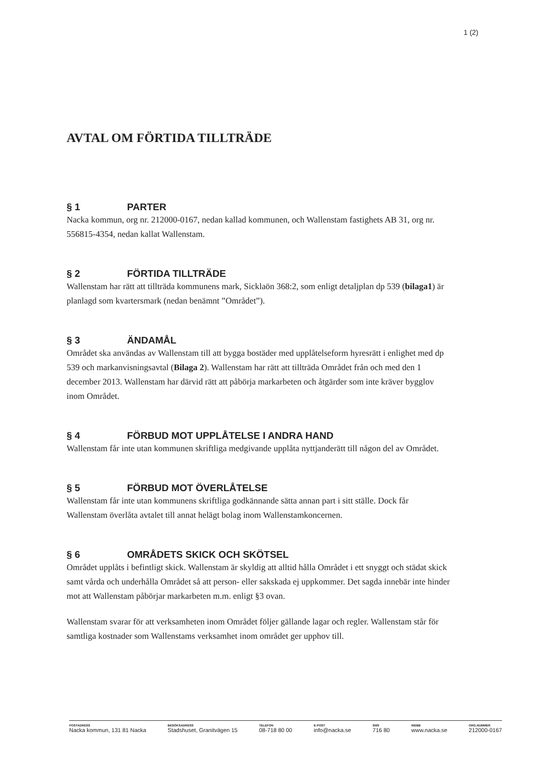1 (2)
AVTAL OM FÖRTIDA TILLTRÄDE
§ 1 PARTER
Nacka kommun, org nr. 212000-0167, nedan kallad kommunen, och Wallenstam fastighets AB 31, org nr. 556815-4354, nedan kallat Wallenstam.
§ 2 FÖRTIDA TILLTRÄDE
Wallenstam har rätt att tillträda kommunens mark, Sicklaön 368:2, som enligt detaljplan dp 539 (bilaga1) är planlagd som kvartersmark (nedan benämnt ”Området”).
§ 3 ÄNDAMÅL
Området ska användas av Wallenstam till att bygga bostäder med upplåtelseform hyresrätt i enlighet med dp 539 och markanvisningsavtal (Bilaga 2). Wallenstam har rätt att tillträda Området från och med den 1 december 2013. Wallenstam har därvid rätt att påbörja markarbeten och åtgärder som inte kräver bygglov inom Området.
§ 4 FÖRBUD MOT UPPLÅTELSE I ANDRA HAND
Wallenstam får inte utan kommunen skriftliga medgivande upplåta nyttjanderätt till någon del av Området.
§ 5 FÖRBUD MOT ÖVERLÅTELSE
Wallenstam får inte utan kommunens skriftliga godkännande sätta annan part i sitt ställe. Dock får Wallenstam överlåta avtalet till annat helägt bolag inom Wallenstamkoncernen.
§ 6 OMRÅDETS SKICK OCH SKÖTSEL
Området upplåts i befintligt skick. Wallenstam är skyldig att alltid hålla Området i ett snyggt och städat skick samt vårda och underhålla Området så att person- eller sakskada ej uppkommer. Det sagda innebär inte hinder mot att Wallenstam påbörjar markarbeten m.m. enligt §3 ovan.
Wallenstam svarar för att verksamheten inom Området följer gällande lagar och regler. Wallenstam står för samtliga kostnader som Wallenstams verksamhet inom området ger upphov till.
POSTADRESS
Nacka kommun, 131 81 Nacka
BESÖKSADRESS
Stadshuset, Granitvägen 15
TELEFON
08-718 80 00
E-POST
info@nacka.se
SMS
716 80
WEBB
www.nacka.se
ORG.NUMMER
212000-0167